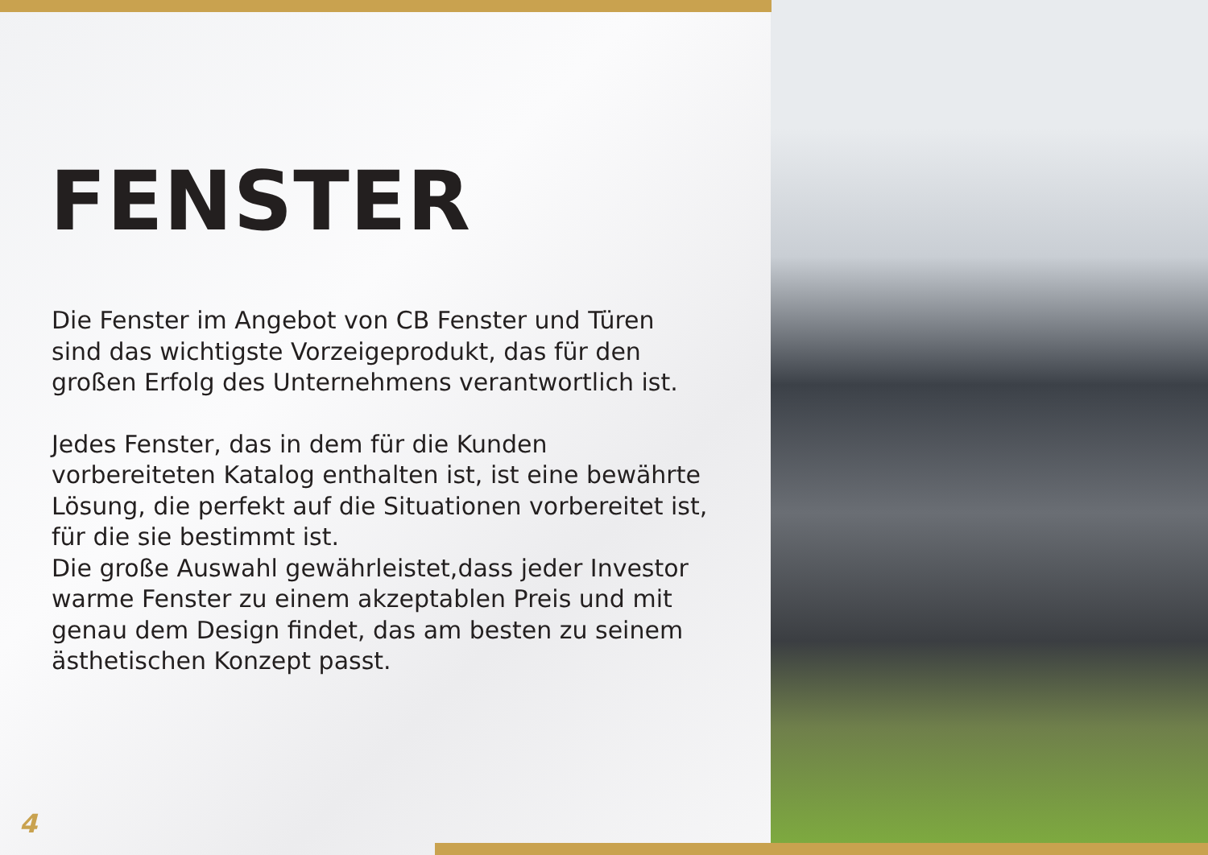FENSTER
Die Fenster im Angebot von CB Fenster und Türen sind das wichtigste Vorzeigeprodukt, das für den großen Erfolg des Unternehmens verantwortlich ist.
Jedes Fenster, das in dem für die Kunden vorbereiteten Katalog enthalten ist, ist eine bewährte Lösung, die perfekt auf die Situationen vorbereitet ist, für die sie bestimmt ist.
Die große Auswahl gewährleistet,dass jeder Investor warme Fenster zu einem akzeptablen Preis und mit genau dem Design findet, das am besten zu seinem ästhetischen Konzept passt.
4